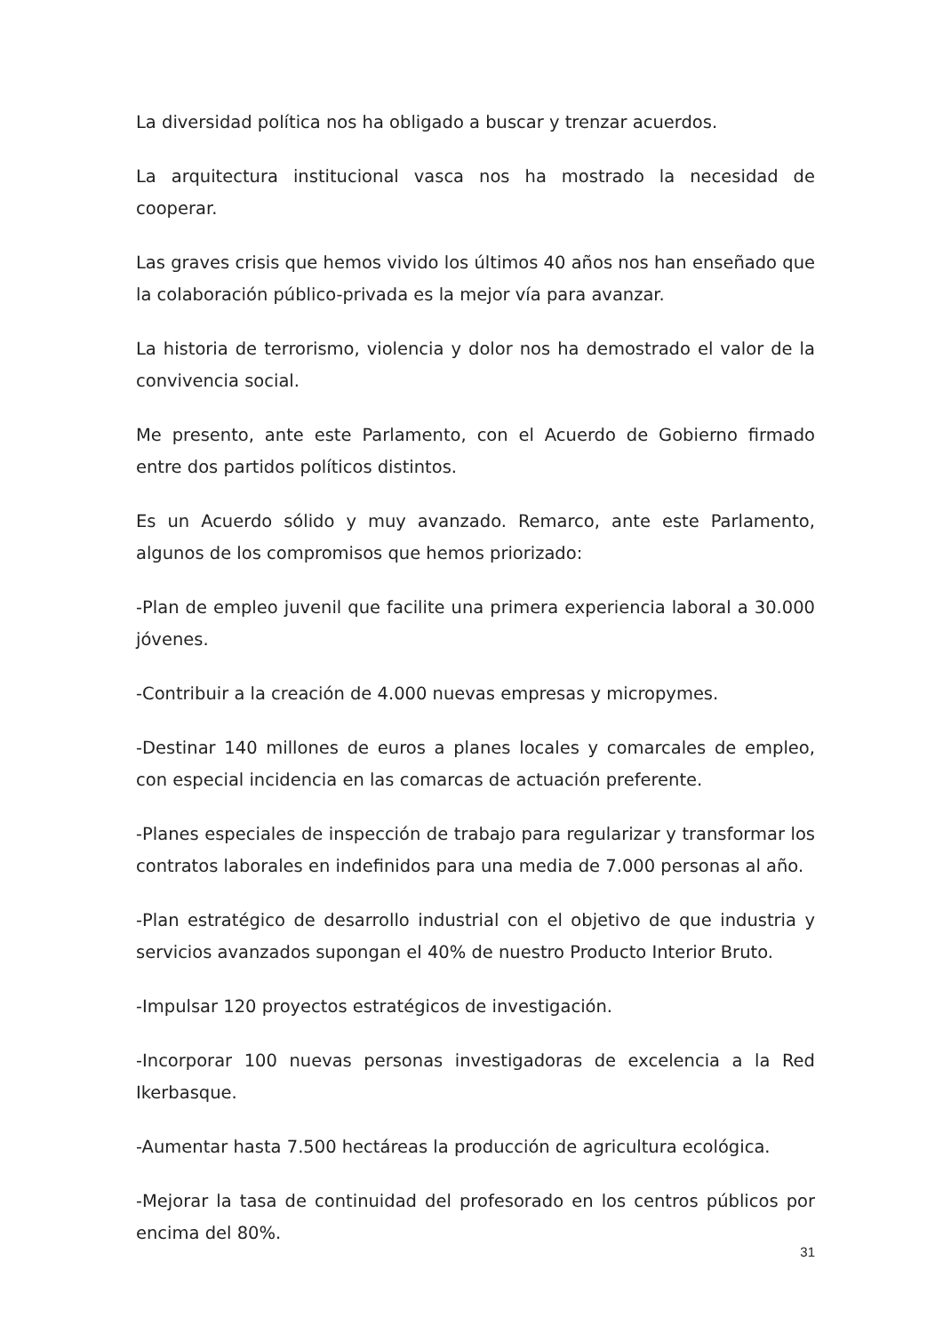La diversidad política nos ha obligado a buscar y trenzar acuerdos.
La arquitectura institucional vasca nos ha mostrado la necesidad de cooperar.
Las graves crisis que hemos vivido los últimos 40 años nos han enseñado que la colaboración público-privada es la mejor vía para avanzar.
La historia de terrorismo, violencia y dolor nos ha demostrado el valor de la convivencia social.
Me presento, ante este Parlamento, con el Acuerdo de Gobierno firmado entre dos partidos políticos distintos.
Es un Acuerdo sólido y muy avanzado. Remarco, ante este Parlamento, algunos de los compromisos que hemos priorizado:
-Plan de empleo juvenil que facilite una primera experiencia laboral a 30.000 jóvenes.
-Contribuir a la creación de 4.000 nuevas empresas y micropymes.
-Destinar 140 millones de euros a planes locales y comarcales de empleo, con especial incidencia en las comarcas de actuación preferente.
-Planes especiales de inspección de trabajo para regularizar y transformar los contratos laborales en indefinidos para una media de 7.000 personas al año.
-Plan estratégico de desarrollo industrial con el objetivo de que industria y servicios avanzados supongan el 40% de nuestro Producto Interior Bruto.
-Impulsar 120 proyectos estratégicos de investigación.
-Incorporar 100 nuevas personas investigadoras de excelencia a la Red Ikerbasque.
-Aumentar hasta 7.500 hectáreas la producción de agricultura ecológica.
-Mejorar la tasa de continuidad del profesorado en los centros públicos por encima del 80%.
31